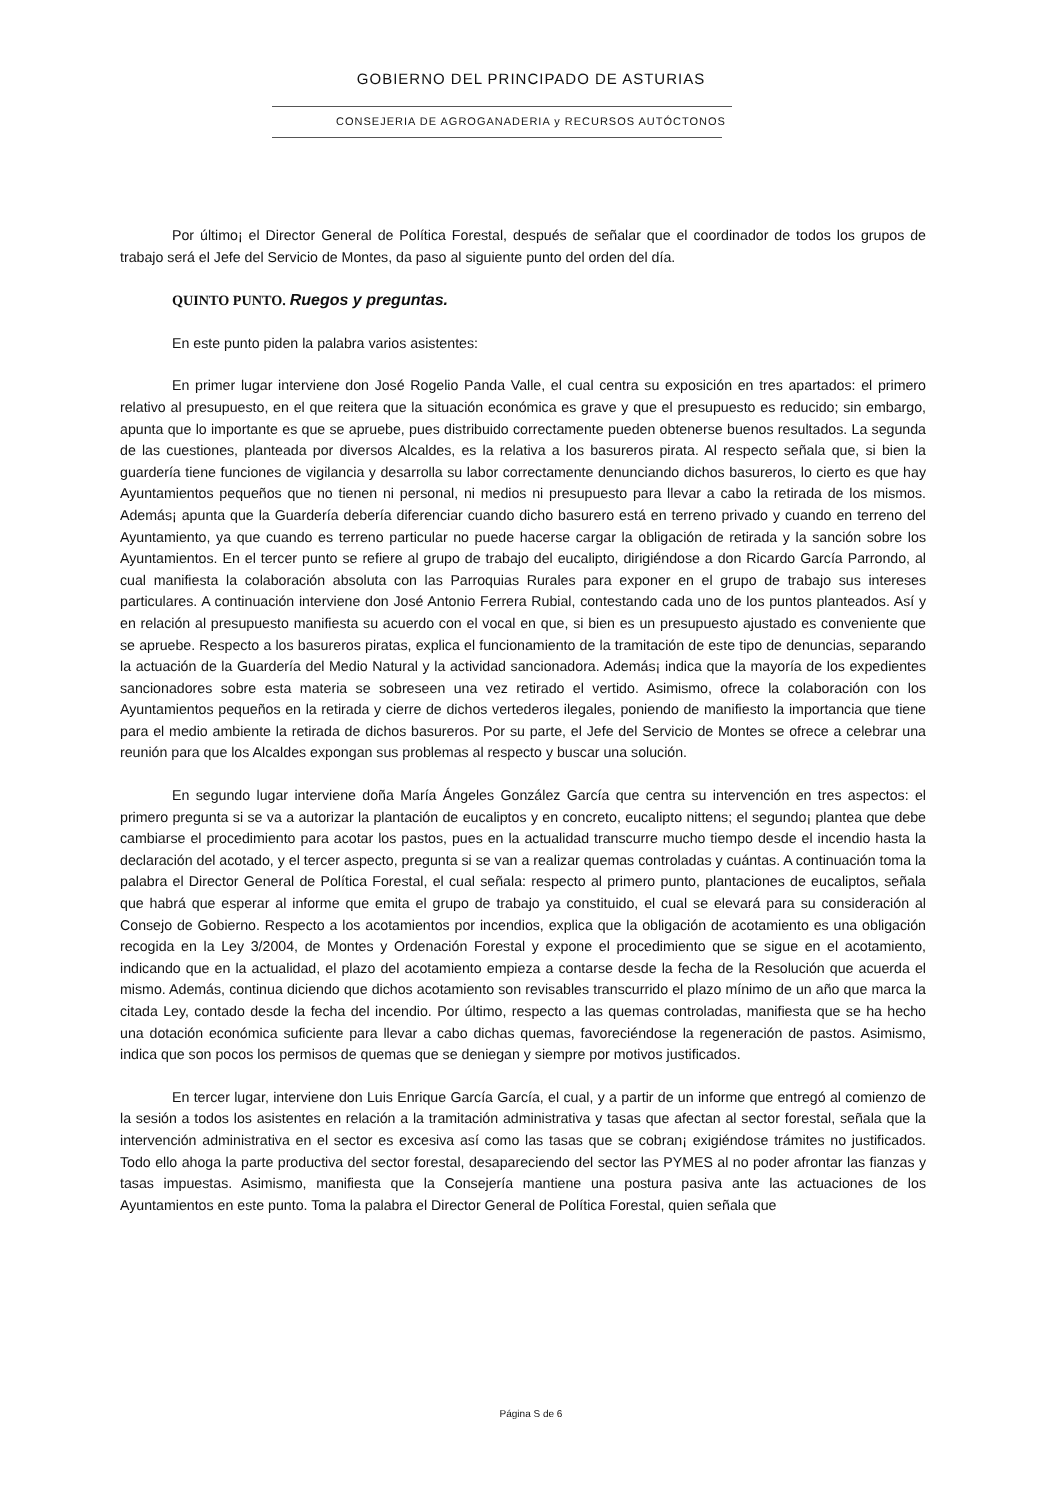GOBIERNO DEL PRINCIPADO DE ASTURIAS
CONSEJERIA DE AGROGANADERIA y RECURSOS AUTÓCTONOS
Por último¡ el Director General de Política Forestal, después de señalar que el coordinador de todos los grupos de trabajo será el Jefe del Servicio de Montes, da paso al siguiente punto del orden del día.
QUINTO PUNTO. Ruegos y preguntas.
En este punto piden la palabra varios asistentes:
En primer lugar interviene don José Rogelio Panda Valle, el cual centra su exposición en tres apartados: el primero relativo al presupuesto, en el que reitera que la situación económica es grave y que el presupuesto es reducido; sin embargo, apunta que lo importante es que se apruebe, pues distribuido correctamente pueden obtenerse buenos resultados. La segunda de las cuestiones, planteada por diversos Alcaldes, es la relativa a los basureros pirata. Al respecto señala que, si bien la guardería tiene funciones de vigilancia y desarrolla su labor correctamente denunciando dichos basureros, lo cierto es que hay Ayuntamientos pequeños que no tienen ni personal, ni medios ni presupuesto para llevar a cabo la retirada de los mismos. Además¡ apunta que la Guardería debería diferenciar cuando dicho basurero está en terreno privado y cuando en terreno del Ayuntamiento, ya que cuando es terreno particular no puede hacerse cargar la obligación de retirada y la sanción sobre los Ayuntamientos. En el tercer punto se refiere al grupo de trabajo del eucalipto, dirigiéndose a don Ricardo García Parrondo, al cual manifiesta la colaboración absoluta con las Parroquias Rurales para exponer en el grupo de trabajo sus intereses particulares. A continuación interviene don José Antonio Ferrera Rubial, contestando cada uno de los puntos planteados. Así y en relación al presupuesto manifiesta su acuerdo con el vocal en que, si bien es un presupuesto ajustado es conveniente que se apruebe. Respecto a los basureros piratas, explica el funcionamiento de la tramitación de este tipo de denuncias, separando la actuación de la Guardería del Medio Natural y la actividad sancionadora. Además¡ indica que la mayoría de los expedientes sancionadores sobre esta materia se sobreseen una vez retirado el vertido. Asimismo, ofrece la colaboración con los Ayuntamientos pequeños en la retirada y cierre de dichos vertederos ilegales, poniendo de manifiesto la importancia que tiene para el medio ambiente la retirada de dichos basureros. Por su parte, el Jefe del Servicio de Montes se ofrece a celebrar una reunión para que los Alcaldes expongan sus problemas al respecto y buscar una solución.
En segundo lugar interviene doña María Ángeles González García que centra su intervención en tres aspectos: el primero pregunta si se va a autorizar la plantación de eucaliptos y en concreto, eucalipto nittens; el segundo¡ plantea que debe cambiarse el procedimiento para acotar los pastos, pues en la actualidad transcurre mucho tiempo desde el incendio hasta la declaración del acotado, y el tercer aspecto, pregunta si se van a realizar quemas controladas y cuántas. A continuación toma la palabra el Director General de Política Forestal, el cual señala: respecto al primero punto, plantaciones de eucaliptos, señala que habrá que esperar al informe que emita el grupo de trabajo ya constituido, el cual se elevará para su consideración al Consejo de Gobierno. Respecto a los acotamientos por incendios, explica que la obligación de acotamiento es una obligación recogida en la Ley 3/2004, de Montes y Ordenación Forestal y expone el procedimiento que se sigue en el acotamiento, indicando que en la actualidad, el plazo del acotamiento empieza a contarse desde la fecha de la Resolución que acuerda el mismo. Además, continua diciendo que dichos acotamiento son revisables transcurrido el plazo mínimo de un año que marca la citada Ley, contado desde la fecha del incendio. Por último, respecto a las quemas controladas, manifiesta que se ha hecho una dotación económica suficiente para llevar a cabo dichas quemas, favoreciéndose la regeneración de pastos. Asimismo, indica que son pocos los permisos de quemas que se deniegan y siempre por motivos justificados.
En tercer lugar, interviene don Luis Enrique García García, el cual, y a partir de un informe que entregó al comienzo de la sesión a todos los asistentes en relación a la tramitación administrativa y tasas que afectan al sector forestal, señala que la intervención administrativa en el sector es excesiva así como las tasas que se cobran¡ exigiéndose trámites no justificados. Todo ello ahoga la parte productiva del sector forestal, desapareciendo del sector las PYMES al no poder afrontar las fianzas y tasas impuestas. Asimismo, manifiesta que la Consejería mantiene una postura pasiva ante las actuaciones de los Ayuntamientos en este punto. Toma la palabra el Director General de Política Forestal, quien señala que
Página S de 6